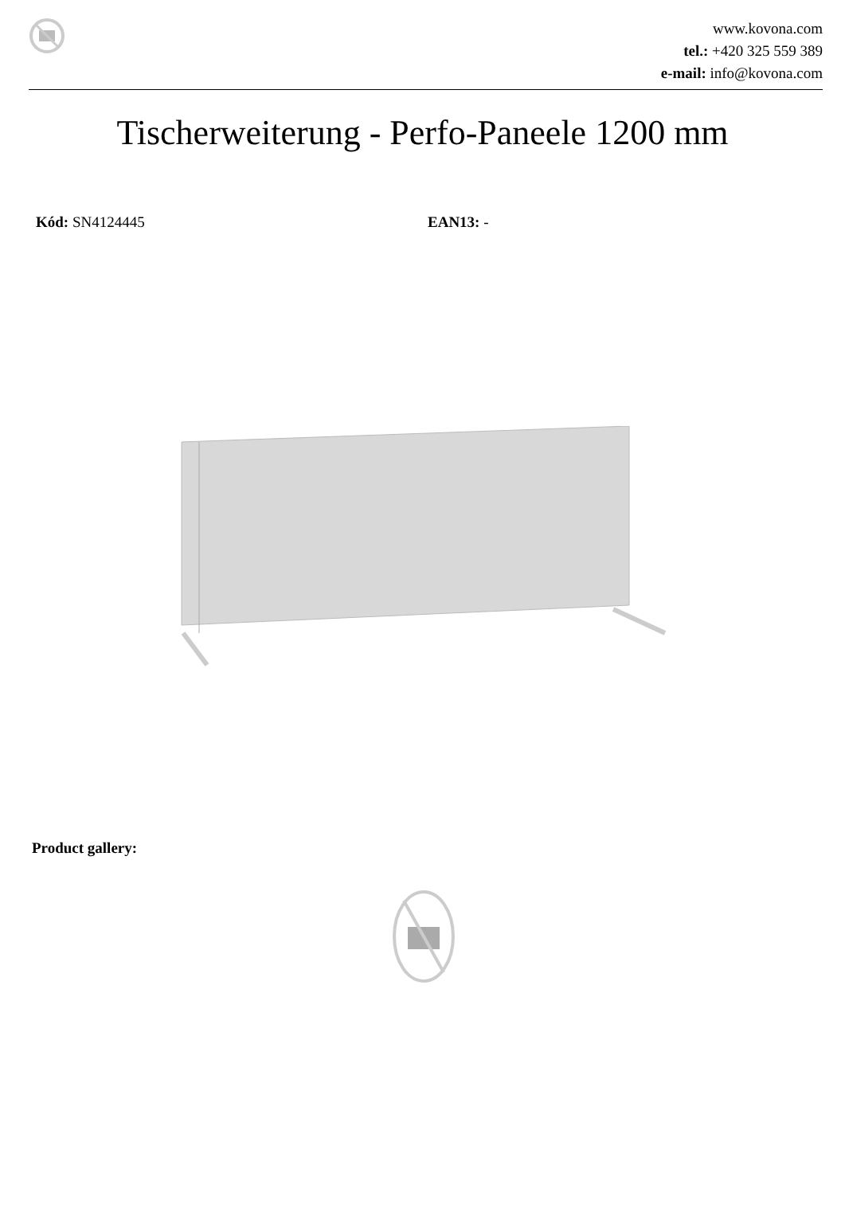www.kovona.com
tel.: +420 325 559 389
e-mail: info@kovona.com
Tischerweiterung - Perfo-Paneele 1200 mm
Kód: SN4124445 EAN13: -
Product gallery: